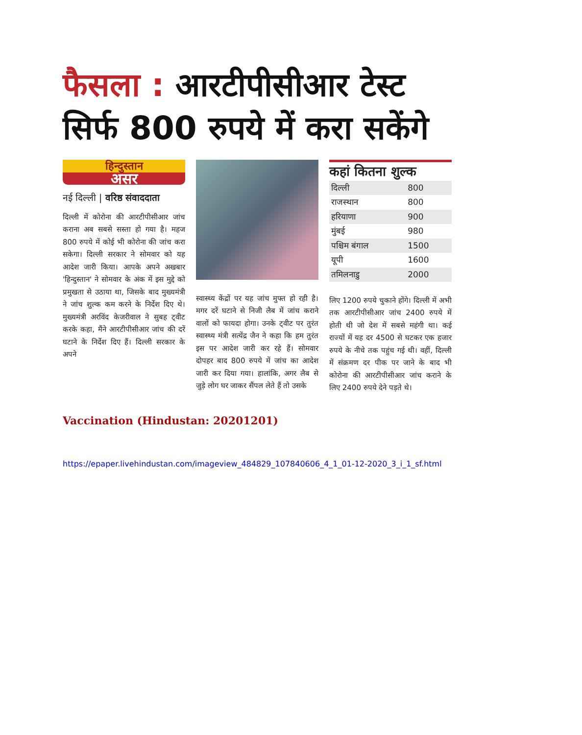फैसला : आरटीपीसीआर टेस्ट सिर्फ 800 रुपये में करा सकेंगे
हिन्दुस्तान
असर
नई दिल्ली | वरिष्ठ संवाददाता
दिल्ली में कोरोना की आरटीपीसीआर जांच कराना अब सबसे सस्ता हो गया है। महज 800 रुपये में कोई भी कोरोना की जांच करा सकेगा। दिल्ली सरकार ने सोमवार को यह आदेश जारी किया। आपके अपने अखबार 'हिन्दुस्तान' ने सोमवार के अंक में इस मुद्दे को प्रमुखता से उठाया था, जिसके बाद मुख्यमंत्री ने जांच शुल्क कम करने के निर्देश दिए थे। मुख्यमंत्री अरविंद केजरीवाल ने सुबह ट्वीट करके कहा, मैंने आरटीपीसीआर जांच की दरें घटाने के निर्देश दिए हैं। दिल्ली सरकार के अपने
स्वास्थ्य केंद्रों पर यह जांच मुफ्त हो रही है। मगर दरें घटाने से निजी लैब में जांच कराने वालों को फायदा होगा। उनके ट्वीट पर तुरंत स्वास्थ्य मंत्री सत्येंद्र जैन ने कहा कि हम तुरंत इस पर आदेश जारी कर रहे हैं। सोमवार दोपहर बाद 800 रुपये में जांच का आदेश जारी कर दिया गया। हालांकि, अगर लैब से जुड़े लोग घर जाकर सैंपल लेते हैं तो उसके
कहां कितना शुल्क
| दिल्ली | 800 |
| राजस्थान | 800 |
| हरियाणा | 900 |
| मुंबई | 980 |
| पश्चिम बंगाल | 1500 |
| यूपी | 1600 |
| तमिलनाडु | 2000 |
लिए 1200 रुपये चुकाने होंगे। दिल्ली में अभी तक आरटीपीसीआर जांच 2400 रुपये में होती थी जो देश में सबसे महंगी था। कई राज्यों में यह दर 4500 से घटकर एक हजार रुपये के नीचे तक पहुंच गई थी। वहीं, दिल्ली में संक्रमण दर पीक पर जाने के बाद भी कोरोना की आरटीपीसीआर जांच कराने के लिए 2400 रुपये देने पड़ते थे।
Vaccination (Hindustan: 20201201)
https://epaper.livehindustan.com/imageview_484829_107840606_4_1_01-12-2020_3_i_1_sf.html